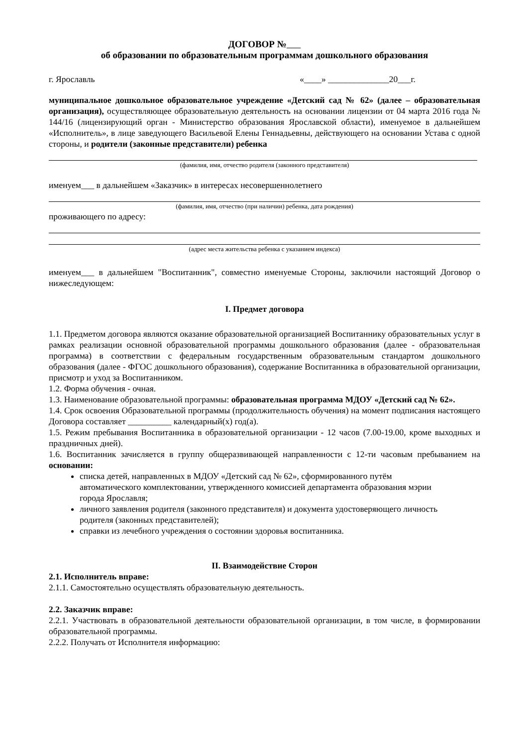ДОГОВОР №
об образовании по образовательным программам дошкольного образования
г. Ярославль «____» ______________20___г.
муниципальное дошкольное образовательное учреждение «Детский сад № 62» (далее – образовательная организация), осуществляющее образовательную деятельность на основании лицензии от 04 марта 2016 года № 144/16 (лицензирующий орган - Министерство образования Ярославской области), именуемое в дальнейшем «Исполнитель», в лице заведующего Васильевой Елены Геннадьевны, действующего на основании Устава с одной стороны, и родители (законные представители) ребенка
(фамилия, имя, отчество родителя (законного представителя)
именуем___ в дальнейшем «Заказчик» в интересах несовершеннолетнего
(фамилия, имя, отчество (при наличии) ребенка, дата рождения)
проживающего по адресу:
(адрес места жительства ребенка с указанием индекса)
именуем___ в дальнейшем "Воспитанник", совместно именуемые Стороны, заключили настоящий Договор о нижеследующем:
I. Предмет договора
1.1. Предметом договора являются оказание образовательной организацией Воспитаннику образовательных услуг в рамках реализации основной образовательной программы дошкольного образования (далее - образовательная программа) в соответствии с федеральным государственным образовательным стандартом дошкольного образования (далее - ФГОС дошкольного образования), содержание Воспитанника в образовательной организации, присмотр и уход за Воспитанником.
1.2. Форма обучения - очная.
1.3. Наименование образовательной программы: образовательная программа МДОУ «Детский сад № 62».
1.4. Срок освоения Образовательной программы (продолжительность обучения) на момент подписания настоящего Договора составляет __________ календарный(х) год(а).
1.5. Режим пребывания Воспитанника в образовательной организации - 12 часов (7.00-19.00, кроме выходных и праздничных дней).
1.6. Воспитанник зачисляется в группу общеразвивающей направленности с 12-ти часовым пребыванием на основании:
списка детей, направленных в МДОУ «Детский сад № 62», сформированного путём автоматического комплектовании, утвержденного комиссией департамента образования мэрии города Ярославля;
личного заявления родителя (законного представителя) и документа удостоверяющего личность родителя (законных представителей);
справки из лечебного учреждения о состоянии здоровья воспитанника.
II. Взаимодействие Сторон
2.1. Исполнитель вправе:
2.1.1. Самостоятельно осуществлять образовательную деятельность.
2.2. Заказчик вправе:
2.2.1. Участвовать в образовательной деятельности образовательной организации, в том числе, в формировании образовательной программы.
2.2.2. Получать от Исполнителя информацию: